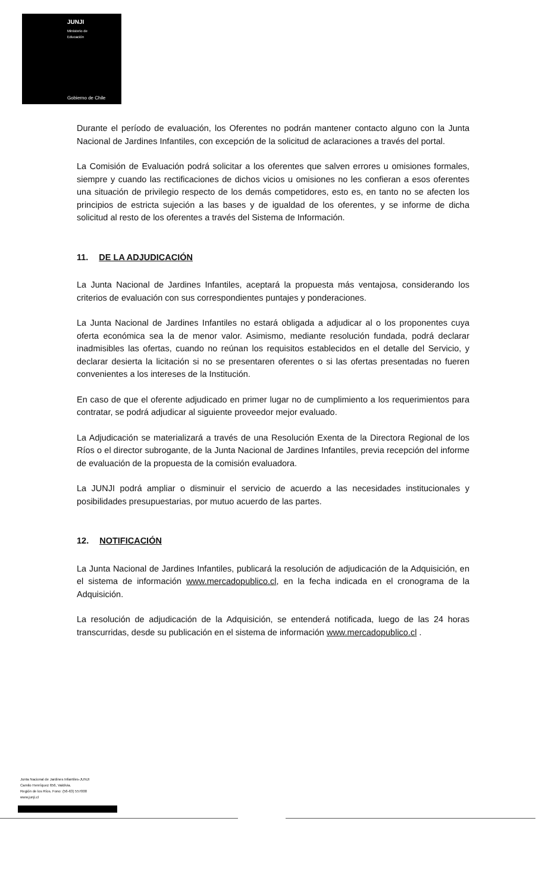JUNJI
Ministerio de
Educación
Gobierno de Chile
Durante el período de evaluación, los Oferentes no podrán mantener contacto alguno con la Junta Nacional de Jardines Infantiles, con excepción de la solicitud de aclaraciones a través del portal.
La Comisión de Evaluación podrá solicitar a los oferentes que salven errores u omisiones formales, siempre y cuando las rectificaciones de dichos vicios u omisiones no les confieran a esos oferentes una situación de privilegio respecto de los demás competidores, esto es, en tanto no se afecten los principios de estricta sujeción a las bases y de igualdad de los oferentes, y se informe de dicha solicitud al resto de los oferentes a través del Sistema de Información.
11. DE LA ADJUDICACIÓN
La Junta Nacional de Jardines Infantiles, aceptará la propuesta más ventajosa, considerando los criterios de evaluación con sus correspondientes puntajes y ponderaciones.
La Junta Nacional de Jardines Infantiles no estará obligada a adjudicar al o los proponentes cuya oferta económica sea la de menor valor. Asimismo, mediante resolución fundada, podrá declarar inadmisibles las ofertas, cuando no reúnan los requisitos establecidos en el detalle del Servicio, y declarar desierta la licitación si no se presentaren oferentes o si las ofertas presentadas no fueren convenientes a los intereses de la Institución.
En caso de que el oferente adjudicado en primer lugar no de cumplimiento a los requerimientos para contratar, se podrá adjudicar al siguiente proveedor mejor evaluado.
La Adjudicación se materializará a través de una Resolución Exenta de la Directora Regional de los Ríos o el director subrogante, de la Junta Nacional de Jardines Infantiles, previa recepción del informe de evaluación de la propuesta de la comisión evaluadora.
La JUNJI podrá ampliar o disminuir el servicio de acuerdo a las necesidades institucionales y posibilidades presupuestarias, por mutuo acuerdo de las partes.
12. NOTIFICACIÓN
La Junta Nacional de Jardines Infantiles, publicará la resolución de adjudicación de la Adquisición, en el sistema de información www.mercadopublico.cl, en la fecha indicada en el cronograma de la Adquisición.
La resolución de adjudicación de la Adquisición, se entenderá notificada, luego de las 24 horas transcurridas, desde su publicación en el sistema de información www.mercadopublico.cl .
Junta Nacional de Jardines Infantiles-JUNJI
Camilo Henríquez 656, Valdivia.
Región de los Ríos. Fono: (56-63) 557000
www.junji.cl